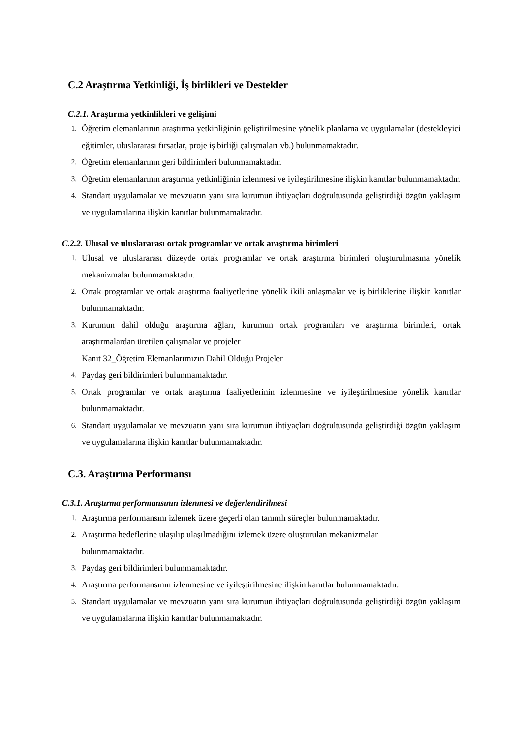C.2 Araştırma Yetkinliği, İş birlikleri ve Destekler
C.2.1. Araştırma yetkinlikleri ve gelişimi
1. Öğretim elemanlarının araştırma yetkinliğinin geliştirilmesine yönelik planlama ve uygulamalar (destekleyici eğitimler, uluslararası fırsatlar, proje iş birliği çalışmaları vb.) bulunmamaktadır.
2. Öğretim elemanlarının geri bildirimleri bulunmamaktadır.
3. Öğretim elemanlarının araştırma yetkinliğinin izlenmesi ve iyileştirilmesine ilişkin kanıtlar bulunmamaktadır.
4. Standart uygulamalar ve mevzuatın yanı sıra kurumun ihtiyaçları doğrultusunda geliştirdiği özgün yaklaşım ve uygulamalarına ilişkin kanıtlar bulunmamaktadır.
C.2.2. Ulusal ve uluslararası ortak programlar ve ortak araştırma birimleri
1. Ulusal ve uluslararası düzeyde ortak programlar ve ortak araştırma birimleri oluşturulmasına yönelik mekanizmalar bulunmamaktadır.
2. Ortak programlar ve ortak araştırma faaliyetlerine yönelik ikili anlaşmalar ve iş birliklerine ilişkin kanıtlar bulunmamaktadır.
3. Kurumun dahil olduğu araştırma ağları, kurumun ortak programları ve araştırma birimleri, ortak araştırmalardan üretilen çalışmalar ve projeler
Kanıt 32_Öğretim Elemanlarımızın Dahil Olduğu Projeler
4. Paydaş geri bildirimleri bulunmamaktadır.
5. Ortak programlar ve ortak araştırma faaliyetlerinin izlenmesine ve iyileştirilmesine yönelik kanıtlar bulunmamaktadır.
6. Standart uygulamalar ve mevzuatın yanı sıra kurumun ihtiyaçları doğrultusunda geliştirdiği özgün yaklaşım ve uygulamalarına ilişkin kanıtlar bulunmamaktadır.
C.3. Araştırma Performansı
C.3.1. Araştırma performansının izlenmesi ve değerlendirilmesi
1. Araştırma performansını izlemek üzere geçerli olan tanımlı süreçler bulunmamaktadır.
2. Araştırma hedeflerine ulaşılıp ulaşılmadığını izlemek üzere oluşturulan mekanizmalar
bulunmamaktadır.
3. Paydaş geri bildirimleri bulunmamaktadır.
4. Araştırma performansının izlenmesine ve iyileştirilmesine ilişkin kanıtlar bulunmamaktadır.
5. Standart uygulamalar ve mevzuatın yanı sıra kurumun ihtiyaçları doğrultusunda geliştirdiği özgün yaklaşım ve uygulamalarına ilişkin kanıtlar bulunmamaktadır.